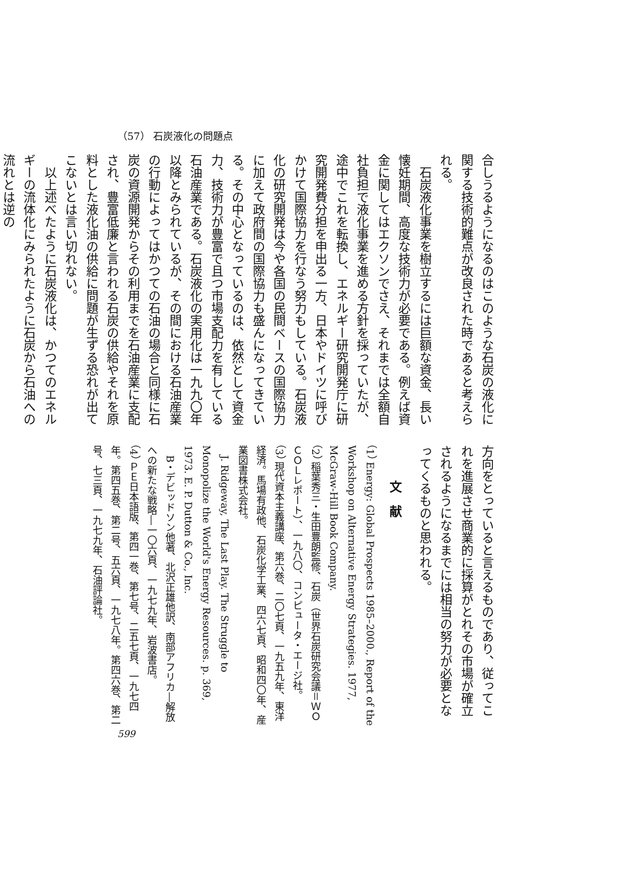（57） 石炭液化の問題点
合しうるようになるのはこのような石炭の液化に関する技術的難点が改良された時であると考えられる。
　石炭液化事業を樹立するには巨額な資金、長い懐妊期間、高度な技術力が必要である。例えば資金に関してはエクソンでさえ、それまでは全額自社負担で液化事業を進める方針を採っていたが、途中でこれを転換し、エネルギー研究開発庁に研究開発費分担を申出る一方、日本やドイツに呼びかけて国際協力を行なう努力もしている。石炭液化の研究開発は今や各国の民間ベースの国際協力に加えて政府間の国際協力も盛んになってきている。その中心となっているのは、依然として資金力、技術力が豊富で且つ市場支配力を有している石油産業である。石炭液化の実用化は一九九〇年以降とみられているが、その間における石油産業の行動によってはかつての石油の場合と同様に石炭の資源開発からその利用までを石油産業に支配され、豊富低廉と言われる石炭の供給やそれを原料とした液化油の供給に問題が生ずる恐れが出てこないとは言い切れない。
　以上述べたように石炭液化は、かつてのエネルギーの流体化にみられたように石炭から石油への流れとは逆の
方向をとっていると言えるものであり、従ってこれを進展させ商業的に採算がとれその市場が確立されるようになるまでには相当の努力が必要となってくるものと思われる。
文　献
（1） Energy: Global Prospects 1985–2000., Report of the Workshop on Alternative Energy Strategies. 1977, McGraw-Hill Book Company.
（2） 稲葉秀三・生田豊朗監修、石炭（世界石炭研究会議＝ＷＯＣＯＬレポート）、一九八〇、コンピュータ・エージ社。
（3） 現代資本主義講座、第六巻、二〇七頁、一九五九年、東洋経済。馬場有政他、石炭化学工業、四六七頁、昭和四〇年、産業図書株式会社。
　J. Ridgeway, The Last Play. The Struggle to Monopolize the World's Energy Resources. p. 369, 1973. E. P. Dutton & Co., Inc.
　B・デビッドソン他著、北沢正雄他訳、南部アフリカ―解放への新たな戦略―一〇六頁、一九七九年、岩波書店。
（4） ＰＥ日本語版、第四一巻、第七号、二五七頁、一九七四年。第四五巻、第二号、五六頁、一九七八年。第四六巻、第二号、七三頁、一九七九年、石油評論社。
599